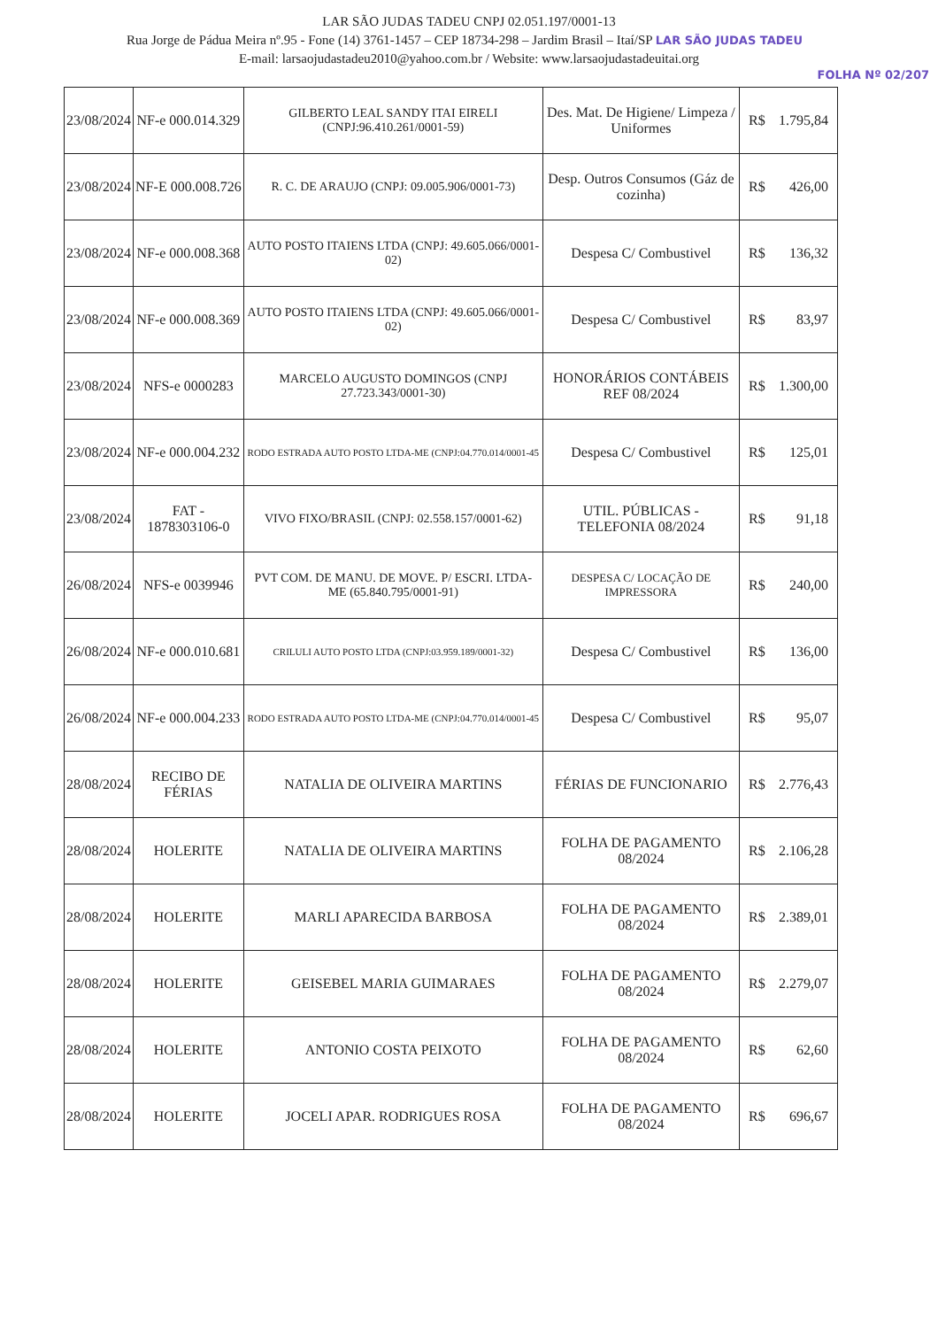LAR SÃO JUDAS TADEU CNPJ 02.051.197/0001-13
Rua Jorge de Pádua Meira nº.95 - Fone (14) 3761-1457 – CEP 18734-298 – Jardim Brasil – Itaí/SP LAR SÃO JUDAS TADEU
E-mail: larsaojudastadeu2010@yahoo.com.br / Website: www.larsaojudastadeuitai.org
FOLHA Nº 02/207
| 23/08/2024 | NF-e 000.014.329 | GILBERTO LEAL SANDY ITAI EIRELI (CNPJ:96.410.261/0001-59) | Des. Mat. De Higiene/ Limpeza / Uniformes | R$ | 1.795,84 |
| 23/08/2024 | NF-E 000.008.726 | R. C. DE ARAUJO (CNPJ: 09.005.906/0001-73) | Desp. Outros Consumos (Gáz de cozinha) | R$ | 426,00 |
| 23/08/2024 | NF-e 000.008.368 | AUTO POSTO ITAIENS LTDA (CNPJ: 49.605.066/0001-02) | Despesa C/ Combustivel | R$ | 136,32 |
| 23/08/2024 | NF-e 000.008.369 | AUTO POSTO ITAIENS LTDA (CNPJ: 49.605.066/0001-02) | Despesa C/ Combustivel | R$ | 83,97 |
| 23/08/2024 | NFS-e 0000283 | MARCELO AUGUSTO DOMINGOS (CNPJ 27.723.343/0001-30) | HONORÁRIOS CONTÁBEIS REF 08/2024 | R$ | 1.300,00 |
| 23/08/2024 | NF-e 000.004.232 | RODO ESTRADA AUTO POSTO LTDA-ME (CNPJ:04.770.014/0001-45 | Despesa C/ Combustivel | R$ | 125,01 |
| 23/08/2024 | FAT - 1878303106-0 | VIVO FIXO/BRASIL (CNPJ: 02.558.157/0001-62) | UTIL. PÚBLICAS - TELEFONIA 08/2024 | R$ | 91,18 |
| 26/08/2024 | NFS-e 0039946 | PVT COM. DE MANU. DE MOVE. P/ ESCRI. LTDA-ME (65.840.795/0001-91) | DESPESA C/ LOCAÇÃO DE IMPRESSORA | R$ | 240,00 |
| 26/08/2024 | NF-e 000.010.681 | CRILULI AUTO POSTO LTDA (CNPJ:03.959.189/0001-32) | Despesa C/ Combustivel | R$ | 136,00 |
| 26/08/2024 | NF-e 000.004.233 | RODO ESTRADA AUTO POSTO LTDA-ME (CNPJ:04.770.014/0001-45 | Despesa C/ Combustivel | R$ | 95,07 |
| 28/08/2024 | RECIBO DE FÉRIAS | NATALIA DE OLIVEIRA MARTINS | FÉRIAS DE FUNCIONARIO | R$ | 2.776,43 |
| 28/08/2024 | HOLERITE | NATALIA DE OLIVEIRA MARTINS | FOLHA DE PAGAMENTO 08/2024 | R$ | 2.106,28 |
| 28/08/2024 | HOLERITE | MARLI APARECIDA BARBOSA | FOLHA DE PAGAMENTO 08/2024 | R$ | 2.389,01 |
| 28/08/2024 | HOLERITE | GEISEBEL MARIA GUIMARAES | FOLHA DE PAGAMENTO 08/2024 | R$ | 2.279,07 |
| 28/08/2024 | HOLERITE | ANTONIO COSTA PEIXOTO | FOLHA DE PAGAMENTO 08/2024 | R$ | 62,60 |
| 28/08/2024 | HOLERITE | JOCELI APAR. RODRIGUES ROSA | FOLHA DE PAGAMENTO 08/2024 | R$ | 696,67 |